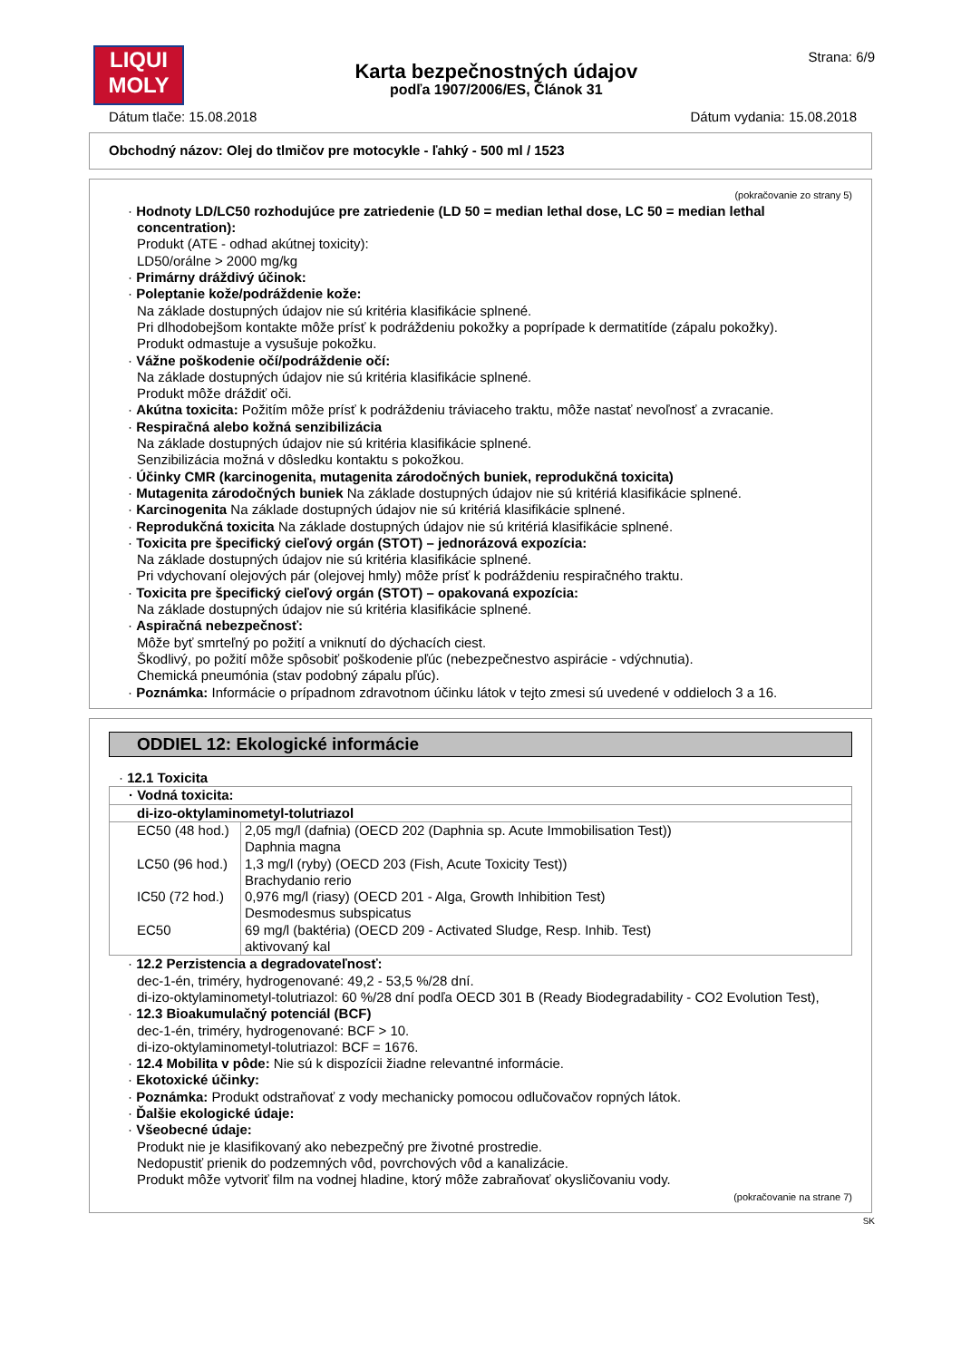LIQUI
MOLY
Karta bezpečnostných údajov
podľa 1907/2006/ES, Článok 31
Strana: 6/9
Dátum tlače: 15.08.2018 Dátum vydania: 15.08.2018
Obchodný názov: Olej do tlmičov pre motocykle - ľahký - 500 ml / 1523
(pokračovanie zo strany 5)
· Hodnoty LD/LC50 rozhodujúce pre zatriedenie (LD 50 = median lethal dose, LC 50 = median lethal concentration):
Produkt (ATE - odhad akútnej toxicity):
LD50/orálne > 2000 mg/kg
· Primárny dráždivý účinok:
· Poleptanie kože/podráždenie kože:
Na základe dostupných údajov nie sú kritéria klasifikácie splnené.
Pri dlhodobejšom kontakte môže prísť k podráždeniu pokožky a poprípade k dermatitíde (zápalu pokožky).
Produkt odmastuje a vysušuje pokožku.
· Vážne poškodenie očí/podráždenie očí:
Na základe dostupných údajov nie sú kritéria klasifikácie splnené.
Produkt môže dráždiť oči.
· Akútna toxicita: Požitím môže prísť k podráždeniu tráviaceho traktu, môže nastať nevoľnosť a zvracanie.
· Respiračná alebo kožná senzibilizácia
Na základe dostupných údajov nie sú kritéria klasifikácie splnené.
Senzibilizácia možná v dôsledku kontaktu s pokožkou.
· Účinky CMR (karcinogenita, mutagenita zárodočných buniek, reprodukčná toxicita)
· Mutagenita zárodočných buniek Na základe dostupných údajov nie sú kritériá klasifikácie splnené.
· Karcinogenita Na základe dostupných údajov nie sú kritériá klasifikácie splnené.
· Reprodukčná toxicita Na základe dostupných údajov nie sú kritériá klasifikácie splnené.
· Toxicita pre špecifický cieľový orgán (STOT) – jednorázová expozícia:
Na základe dostupných údajov nie sú kritéria klasifikácie splnené.
Pri vdychovaní olejových pár (olejovej hmly) môže prísť k podráždeniu respiračného traktu.
· Toxicita pre špecifický cieľový orgán (STOT) – opakovaná expozícia:
Na základe dostupných údajov nie sú kritéria klasifikácie splnené.
· Aspiračná nebezpečnosť:
Môže byť smrteľný po požití a vniknutí do dýchacích ciest.
Škodlivý, po požití môže spôsobiť poškodenie pľúc (nebezpečnestvo aspirácie - vdýchnutia).
Chemická pneumónia (stav podobný zápalu pľúc).
· Poznámka: Informácie o prípadnom zdravotnom účinku látok v tejto zmesi sú uvedené v oddieloch 3 a 16.
ODDIEL 12: Ekologické informácie
· 12.1 Toxicita
| · Vodná toxicita: | |
| di-izo-oktylaminometyl-tolutriazol | |
| EC50 (48 hod.) | 2,05 mg/l (dafnia) (OECD 202 (Daphnia sp. Acute Immobilisation Test)) Daphnia magna |
| LC50 (96 hod.) | 1,3 mg/l (ryby) (OECD 203 (Fish, Acute Toxicity Test)) Brachydanio rerio |
| IC50 (72 hod.) | 0,976 mg/l (riasy) (OECD 201 - Alga, Growth Inhibition Test) Desmodesmus subspicatus |
| EC50 | 69 mg/l (baktéria) (OECD 209 - Activated Sludge, Resp. Inhib. Test) aktivovaný kal |
· 12.2 Perzistencia a degradovateľnosť:
dec-1-én, triméry, hydrogenované: 49,2 - 53,5 %/28 dní.
di-izo-oktylaminometyl-tolutriazol: 60 %/28 dní podľa OECD 301 B (Ready Biodegradability - CO2 Evolution Test),
· 12.3 Bioakumulačný potenciál (BCF)
dec-1-én, triméry, hydrogenované: BCF > 10.
di-izo-oktylaminometyl-tolutriazol: BCF = 1676.
· 12.4 Mobilita v pôde: Nie sú k dispozícii žiadne relevantné informácie.
· Ekotoxické účinky:
· Poznámka: Produkt odstraňovať z vody mechanicky pomocou odlučovačov ropných látok.
· Ďalšie ekologické údaje:
· Všeobecné údaje:
Produkt nie je klasifikovaný ako nebezpečný pre životné prostredie.
Nedopustiť prienik do podzemných vôd, povrchových vôd a kanalizácie.
Produkt môže vytvoriť film na vodnej hladine, ktorý môže zabraňovať okysličovaniu vody.
(pokračovanie na strane 7)
SK